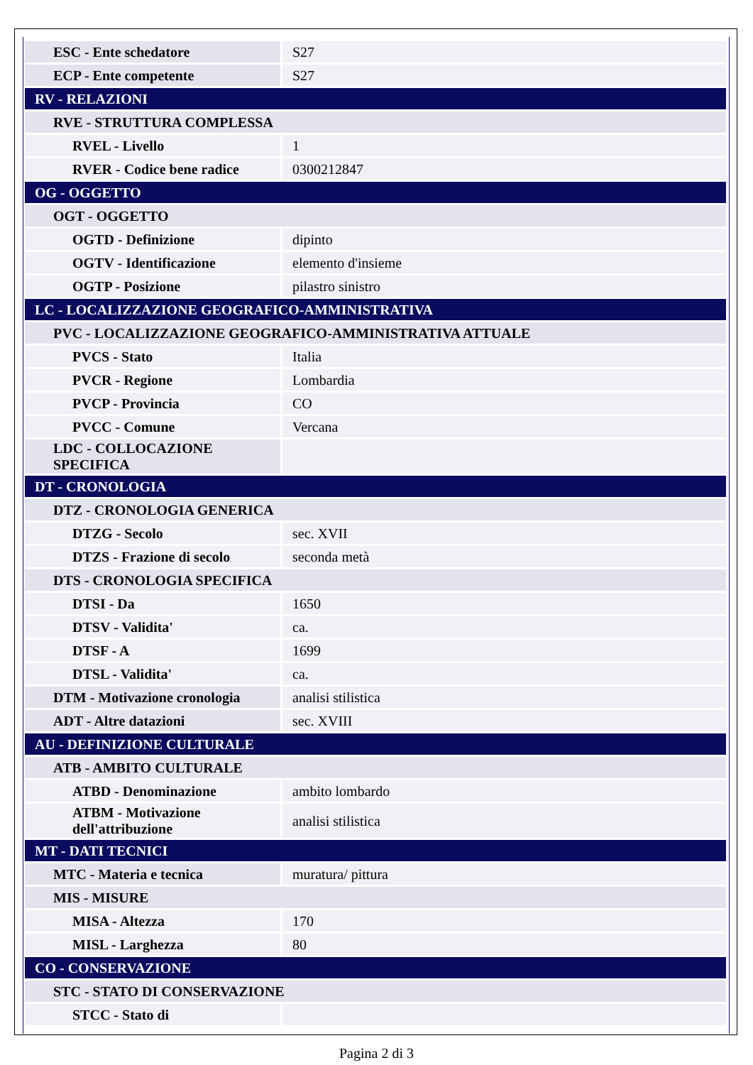| ESC - Ente schedatore | S27 |
| ECP - Ente competente | S27 |
| RV - RELAZIONI | |
| RVE - STRUTTURA COMPLESSA | |
| RVEL - Livello | 1 |
| RVER - Codice bene radice | 0300212847 |
| OG - OGGETTO | |
| OGT - OGGETTO | |
| OGTD - Definizione | dipinto |
| OGTV - Identificazione | elemento d'insieme |
| OGTP - Posizione | pilastro sinistro |
| LC - LOCALIZZAZIONE GEOGRAFICO-AMMINISTRATIVA | |
| PVC - LOCALIZZAZIONE GEOGRAFICO-AMMINISTRATIVA ATTUALE | |
| PVCS - Stato | Italia |
| PVCR - Regione | Lombardia |
| PVCP - Provincia | CO |
| PVCC - Comune | Vercana |
| LDC - COLLOCAZIONE SPECIFICA | |
| DT - CRONOLOGIA | |
| DTZ - CRONOLOGIA GENERICA | |
| DTZG - Secolo | sec. XVII |
| DTZS - Frazione di secolo | seconda metà |
| DTS - CRONOLOGIA SPECIFICA | |
| DTSI - Da | 1650 |
| DTSV - Validita' | ca. |
| DTSF - A | 1699 |
| DTSL - Validita' | ca. |
| DTM - Motivazione cronologia | analisi stilistica |
| ADT - Altre datazioni | sec. XVIII |
| AU - DEFINIZIONE CULTURALE | |
| ATB - AMBITO CULTURALE | |
| ATBD - Denominazione | ambito lombardo |
| ATBM - Motivazione dell'attribuzione | analisi stilistica |
| MT - DATI TECNICI | |
| MTC - Materia e tecnica | muratura/ pittura |
| MIS - MISURE | |
| MISA - Altezza | 170 |
| MISL - Larghezza | 80 |
| CO - CONSERVAZIONE | |
| STC - STATO DI CONSERVAZIONE | |
| STCC - Stato di | |
Pagina 2 di 3